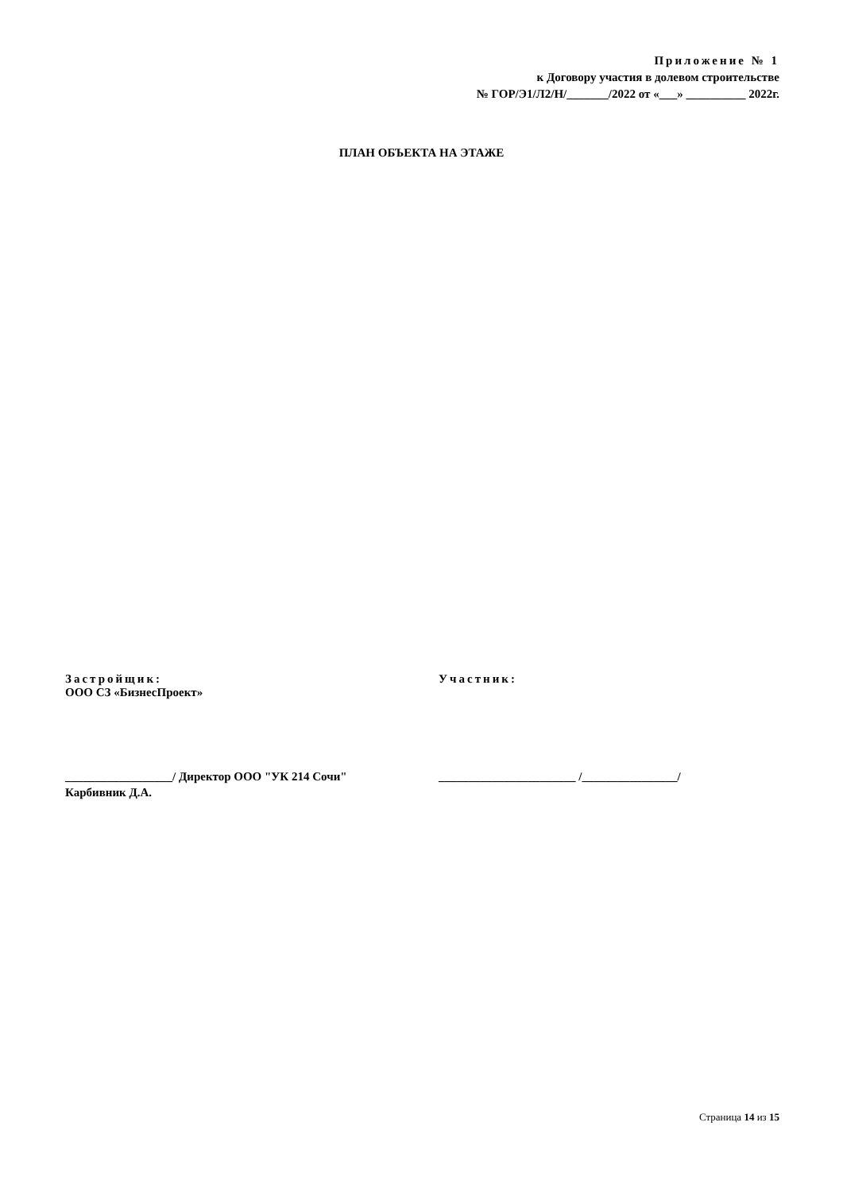Приложение № 1
к Договору участия в долевом строительстве
№ ГОР/Э1/Л2/Н/_______/2022 от «___» __________ 2022г.
ПЛАН ОБЪЕКТА НА ЭТАЖЕ
Застройщик:
ООО СЗ «БизнесПроект»
Участник:
__________________/ Директор ООО "УК 214 Сочи"
Карбивник Д.А.
_______________________ /________________/
Страница 14 из 15